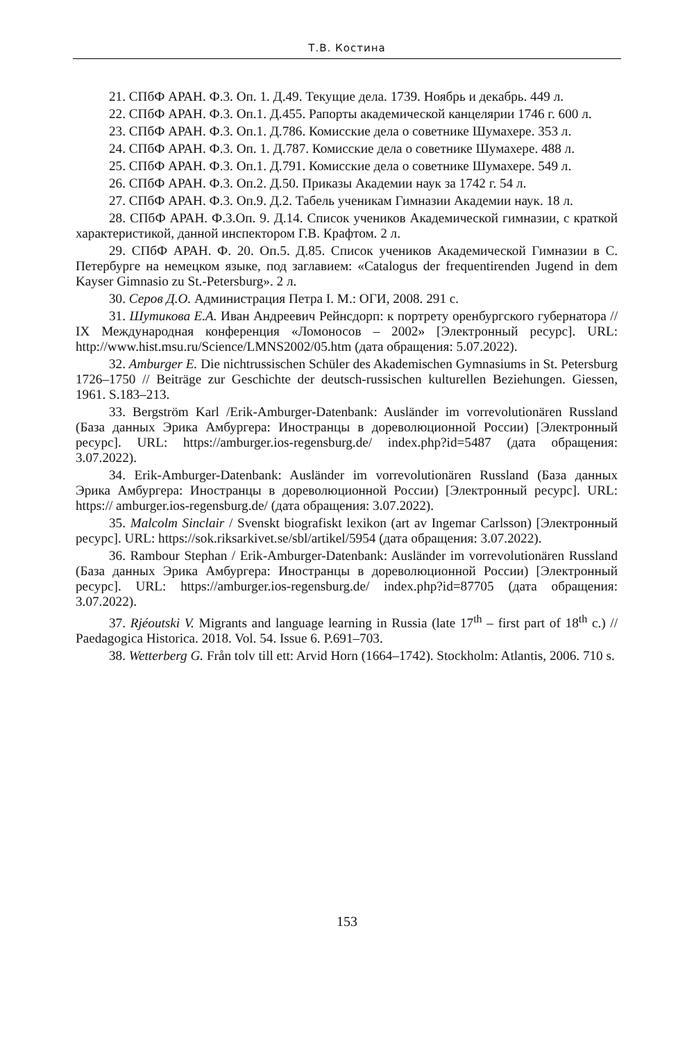Т.В. Костина
21. СПбФ АРАН. Ф.3. Оп. 1. Д.49. Текущие дела. 1739. Ноябрь и декабрь. 449 л.
22. СПбФ АРАН. Ф.3. Оп.1. Д.455. Рапорты академической канцелярии 1746 г. 600 л.
23. СПбФ АРАН. Ф.3. Оп.1. Д.786. Комисские дела о советнике Шумахере. 353 л.
24. СПбФ АРАН. Ф.3. Оп. 1. Д.787. Комисские дела о советнике Шумахере. 488 л.
25. СПбФ АРАН. Ф.3. Оп.1. Д.791. Комисские дела о советнике Шумахере. 549 л.
26. СПбФ АРАН. Ф.3. Оп.2. Д.50. Приказы Академии наук за 1742 г. 54 л.
27. СПбФ АРАН. Ф.3. Оп.9. Д.2. Табель ученикам Гимназии Академии наук. 18 л.
28. СПбФ АРАН. Ф.3.Оп. 9. Д.14. Список учеников Академической гимназии, с краткой характеристикой, данной инспектором Г.В. Крафтом. 2 л.
29. СПбФ АРАН. Ф. 20. Оп.5. Д.85. Список учеников Академической Гимназии в С. Петербурге на немецком языке, под заглавием: «Catalogus der frequentirenden Jugend in dem Kayser Gimnasio zu St.-Petersburg». 2 л.
30. Серов Д.О. Администрация Петра I. М.: ОГИ, 2008. 291 с.
31. Шутикова Е.А. Иван Андреевич Рейнсдорп: к портрету оренбургского губернатора // IX Международная конференция «Ломоносов – 2002» [Электронный ресурс]. URL: http://www.hist.msu.ru/Science/LMNS2002/05.htm (дата обращения: 5.07.2022).
32. Amburger E. Die nichtrussischen Schüler des Akademischen Gymnasiums in St. Petersburg 1726–1750 // Beiträge zur Geschichte der deutsch-russischen kulturellen Beziehungen. Giessen, 1961. S.183–213.
33. Bergström Karl /Erik-Amburger-Datenbank: Ausländer im vorrevolutionären Russland (База данных Эрика Амбургера: Иностранцы в дореволюционной России) [Электронный ресурс]. URL: https://amburger.ios-regensburg.de/ index.php?id=5487 (дата обращения: 3.07.2022).
34. Erik-Amburger-Datenbank: Ausländer im vorrevolutionären Russland (База данных Эрика Амбургера: Иностранцы в дореволюционной России) [Электронный ресурс]. URL: https:// amburger.ios-regensburg.de/ (дата обращения: 3.07.2022).
35. Malcolm Sinclair / Svenskt biografiskt lexikon (art av Ingemar Carlsson) [Электронный ресурс]. URL: https://sok.riksarkivet.se/sbl/artikel/5954 (дата обращения: 3.07.2022).
36. Rambour Stephan / Erik-Amburger-Datenbank: Ausländer im vorrevolutionären Russland (База данных Эрика Амбургера: Иностранцы в дореволюционной России) [Электронный ресурс]. URL: https://amburger.ios-regensburg.de/ index.php?id=87705 (дата обращения: 3.07.2022).
37. Rjéoutski V. Migrants and language learning in Russia (late 17<sup>th</sup> – first part of 18<sup>th</sup> c.) // Paedagogica Historica. 2018. Vol. 54. Issue 6. P.691–703.
38. Wetterberg G. Från tolv till ett: Arvid Horn (1664–1742). Stockholm: Atlantis, 2006. 710 s.
153